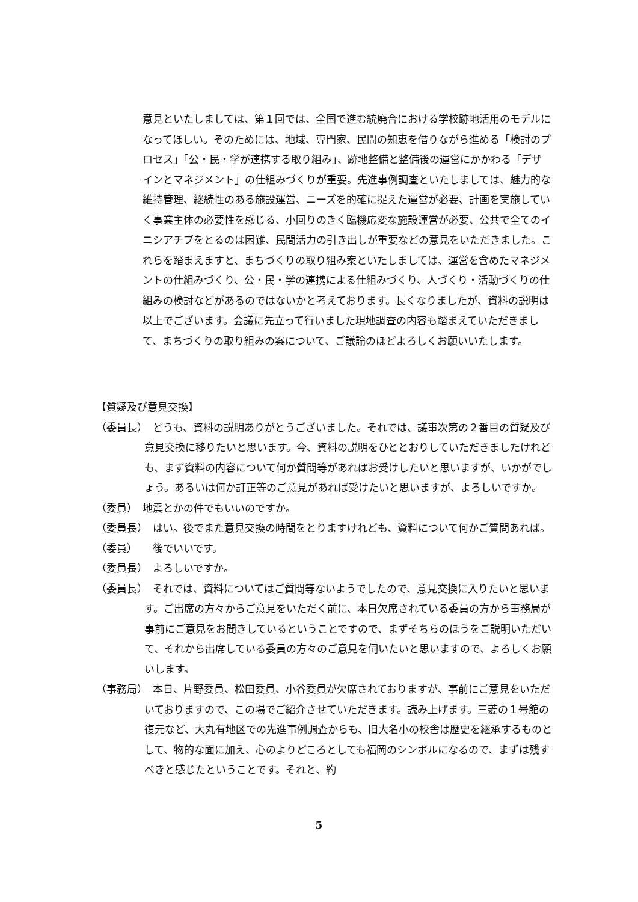意見といたしましては、第１回では、全国で進む統廃合における学校跡地活用のモデルになってほしい。そのためには、地域、専門家、民間の知恵を借りながら進める「検討のプロセス」「公・民・学が連携する取り組み」、跡地整備と整備後の運営にかかわる「デザインとマネジメント」の仕組みづくりが重要。先進事例調査といたしましては、魅力的な維持管理、継続性のある施設運営、ニーズを的確に捉えた運営が必要、計画を実施していく事業主体の必要性を感じる、小回りのきく臨機応変な施設運営が必要、公共で全てのイニシアチブをとるのは困難、民間活力の引き出しが重要などの意見をいただきました。これらを踏まえますと、まちづくりの取り組み案といたしましては、運営を含めたマネジメントの仕組みづくり、公・民・学の連携による仕組みづくり、人づくり・活動づくりの仕組みの検討などがあるのではないかと考えております。長くなりましたが、資料の説明は以上でございます。会議に先立って行いました現地調査の内容も踏まえていただきまして、まちづくりの取り組みの案について、ご議論のほどよろしくお願いいたします。
【質疑及び意見交換】
（委員長）　どうも、資料の説明ありがとうございました。それでは、議事次第の２番目の質疑及び意見交換に移りたいと思います。今、資料の説明をひととおりしていただきましたけれども、まず資料の内容について何か質問等があればお受けしたいと思いますが、いかがでしょう。あるいは何か訂正等のご意見があれば受けたいと思いますが、よろしいですか。
（委員）　地震とかの件でもいいのですか。
（委員長）　はい。後でまた意見交換の時間をとりますけれども、資料について何かご質問あれば。
（委員）　　後でいいです。
（委員長）　よろしいですか。
（委員長）　それでは、資料についてはご質問等ないようでしたので、意見交換に入りたいと思います。ご出席の方々からご意見をいただく前に、本日欠席されている委員の方から事務局が事前にご意見をお聞きしているということですので、まずそちらのほうをご説明いただいて、それから出席している委員の方々のご意見を伺いたいと思いますので、よろしくお願いします。
（事務局）　本日、片野委員、松田委員、小谷委員が欠席されておりますが、事前にご意見をいただいておりますので、この場でご紹介させていただきます。読み上げます。三菱の１号館の復元など、大丸有地区での先進事例調査からも、旧大名小の校舎は歴史を継承するものとして、物的な面に加え、心のよりどころとしても福岡のシンボルになるので、まずは残すべきと感じたということです。それと、約
5